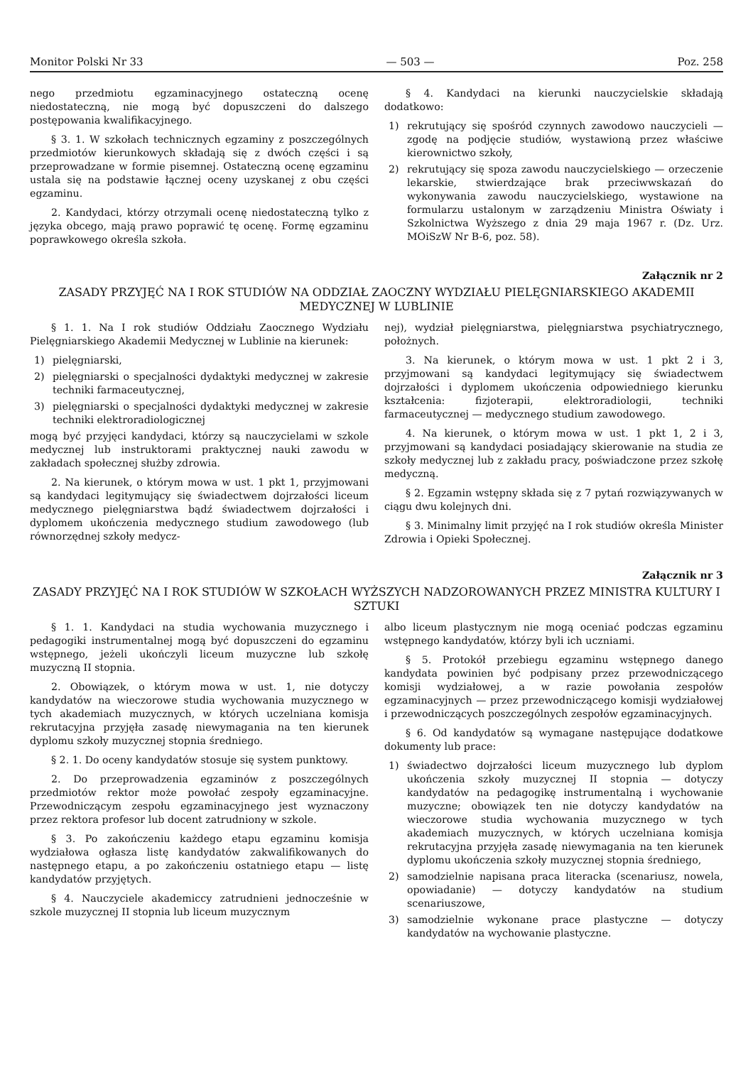Monitor Polski Nr 33 — 503 — Poz. 258
nego przedmiotu egzaminacyjnego ostateczną ocenę niedostateczną, nie mogą być dopuszczeni do dalszego postępowania kwalifikacyjnego.
§ 3. 1. W szkołach technicznych egzaminy z poszczególnych przedmiotów kierunkowych składają się z dwóch części i są przeprowadzane w formie pisemnej. Ostateczną ocenę egzaminu ustala się na podstawie łącznej oceny uzyskanej z obu części egzaminu.
2. Kandydaci, którzy otrzymali ocenę niedostateczną tylko z języka obcego, mają prawo poprawić tę ocenę. Formę egzaminu poprawkowego określa szkoła.
§ 4. Kandydaci na kierunki nauczycielskie składają dodatkowo:
1) rekrutujący się spośród czynnych zawodowo nauczycieli — zgodę na podjęcie studiów, wystawioną przez właściwe kierownictwo szkoły,
2) rekrutujący się spoza zawodu nauczycielskiego — orzeczenie lekarskie, stwierdzające brak przeciwwskazań do wykonywania zawodu nauczycielskiego, wystawione na formularzu ustalonym w zarządzeniu Ministra Oświaty i Szkolnictwa Wyższego z dnia 29 maja 1967 r. (Dz. Urz. MOiSzW Nr B-6, poz. 58).
Załącznik nr 2
ZASADY PRZYJĘĆ NA I ROK STUDIÓW NA ODDZIAŁ ZAOCZNY WYDZIAŁU PIELĘGNIARSKIEGO AKADEMII MEDYCZNEJ W LUBLINIE
§ 1. 1. Na I rok studiów Oddziału Zaocznego Wydziału Pielęgniarskiego Akademii Medycznej w Lublinie na kierunek:
1) pielęgniarski,
2) pielęgniarski o specjalności dydaktyki medycznej w zakresie techniki farmaceutycznej,
3) pielęgniarski o specjalności dydaktyki medycznej w zakresie techniki elektroradiologicznej
mogą być przyjęci kandydaci, którzy są nauczycielami w szkole medycznej lub instruktorami praktycznej nauki zawodu w zakładach społecznej służby zdrowia.
2. Na kierunek, o którym mowa w ust. 1 pkt 1, przyjmowani są kandydaci legitymujący się świadectwem dojrzałości liceum medycznego pielęgniarstwa bądź świadectwem dojrzałości i dyplomem ukończenia medycznego studium zawodowego (lub równorzędnej szkoły medycz-
nej), wydział pielęgniarstwa, pielęgniarstwa psychiatrycznego, położnych.
3. Na kierunek, o którym mowa w ust. 1 pkt 2 i 3, przyjmowani są kandydaci legitymujący się świadectwem dojrzałości i dyplomem ukończenia odpowiedniego kierunku kształcenia: fizjoterapii, elektroradiologii, techniki farmaceutycznej — medycznego studium zawodowego.
4. Na kierunek, o którym mowa w ust. 1 pkt 1, 2 i 3, przyjmowani są kandydaci posiadający skierowanie na studia ze szkoły medycznej lub z zakładu pracy, poświadczone przez szkołę medyczną.
§ 2. Egzamin wstępny składa się z 7 pytań rozwiązywanych w ciągu dwu kolejnych dni.
§ 3. Minimalny limit przyjęć na I rok studiów określa Minister Zdrowia i Opieki Społecznej.
Załącznik nr 3
ZASADY PRZYJĘĆ NA I ROK STUDIÓW W SZKOŁACH WYŻSZYCH NADZOROWANYCH PRZEZ MINISTRA KULTURY I SZTUKI
§ 1. 1. Kandydaci na studia wychowania muzycznego i pedagogiki instrumentalnej mogą być dopuszczeni do egzaminu wstępnego, jeżeli ukończyli liceum muzyczne lub szkołę muzyczną II stopnia.
2. Obowiązek, o którym mowa w ust. 1, nie dotyczy kandydatów na wieczorowe studia wychowania muzycznego w tych akademiach muzycznych, w których uczelniana komisja rekrutacyjna przyjęła zasadę niewymagania na ten kierunek dyplomu szkoły muzycznej stopnia średniego.
§ 2. 1. Do oceny kandydatów stosuje się system punktowy.
2. Do przeprowadzenia egzaminów z poszczególnych przedmiotów rektor może powołać zespoły egzaminacyjne. Przewodniczącym zespołu egzaminacyjnego jest wyznaczony przez rektora profesor lub docent zatrudniony w szkole.
§ 3. Po zakończeniu każdego etapu egzaminu komisja wydziałowa ogłasza listę kandydatów zakwalifikowanych do następnego etapu, a po zakończeniu ostatniego etapu — listę kandydatów przyjętych.
§ 4. Nauczyciele akademiccy zatrudnieni jednocześnie w szkole muzycznej II stopnia lub liceum muzycznym
albo liceum plastycznym nie mogą oceniać podczas egzaminu wstępnego kandydatów, którzy byli ich uczniami.
§ 5. Protokół przebiegu egzaminu wstępnego danego kandydata powinien być podpisany przez przewodniczącego komisji wydziałowej, a w razie powołania zespołów egzaminacyjnych — przez przewodniczącego komisji wydziałowej i przewodniczących poszczególnych zespołów egzaminacyjnych.
§ 6. Od kandydatów są wymagane następujące dodatkowe dokumenty lub prace:
1) świadectwo dojrzałości liceum muzycznego lub dyplom ukończenia szkoły muzycznej II stopnia — dotyczy kandydatów na pedagogikę instrumentalną i wychowanie muzyczne; obowiązek ten nie dotyczy kandydatów na wieczorowe studia wychowania muzycznego w tych akademiach muzycznych, w których uczelniana komisja rekrutacyjna przyjęła zasadę niewymagania na ten kierunek dyplomu ukończenia szkoły muzycznej stopnia średniego,
2) samodzielnie napisana praca literacka (scenariusz, nowela, opowiadanie) — dotyczy kandydatów na studium scenariuszowe,
3) samodzielnie wykonane prace plastyczne — dotyczy kandydatów na wychowanie plastyczne.